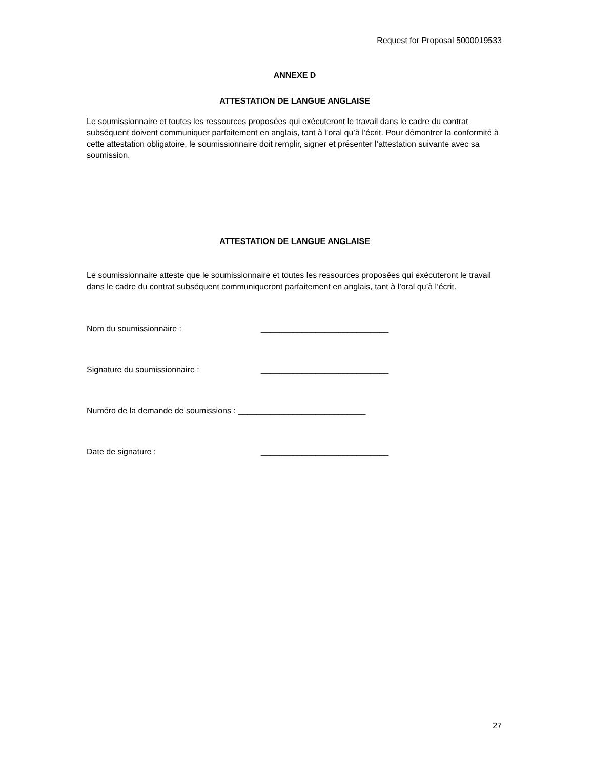Request for Proposal 5000019533
ANNEXE D
ATTESTATION DE LANGUE ANGLAISE
Le soumissionnaire et toutes les ressources proposées qui exécuteront le travail dans le cadre du contrat subséquent doivent communiquer parfaitement en anglais, tant à l’oral qu’à l’écrit. Pour démontrer la conformité à cette attestation obligatoire, le soumissionnaire doit remplir, signer et présenter l’attestation suivante avec sa soumission.
ATTESTATION DE LANGUE ANGLAISE
Le soumissionnaire atteste que le soumissionnaire et toutes les ressources proposées qui exécuteront le travail dans le cadre du contrat subséquent communiqueront parfaitement en anglais, tant à l’oral qu’à l’écrit.
Nom du soumissionnaire : ____________________________
Signature du soumissionnaire : ____________________________
Numéro de la demande de soumissions : ____________________________
Date de signature : ____________________________
27